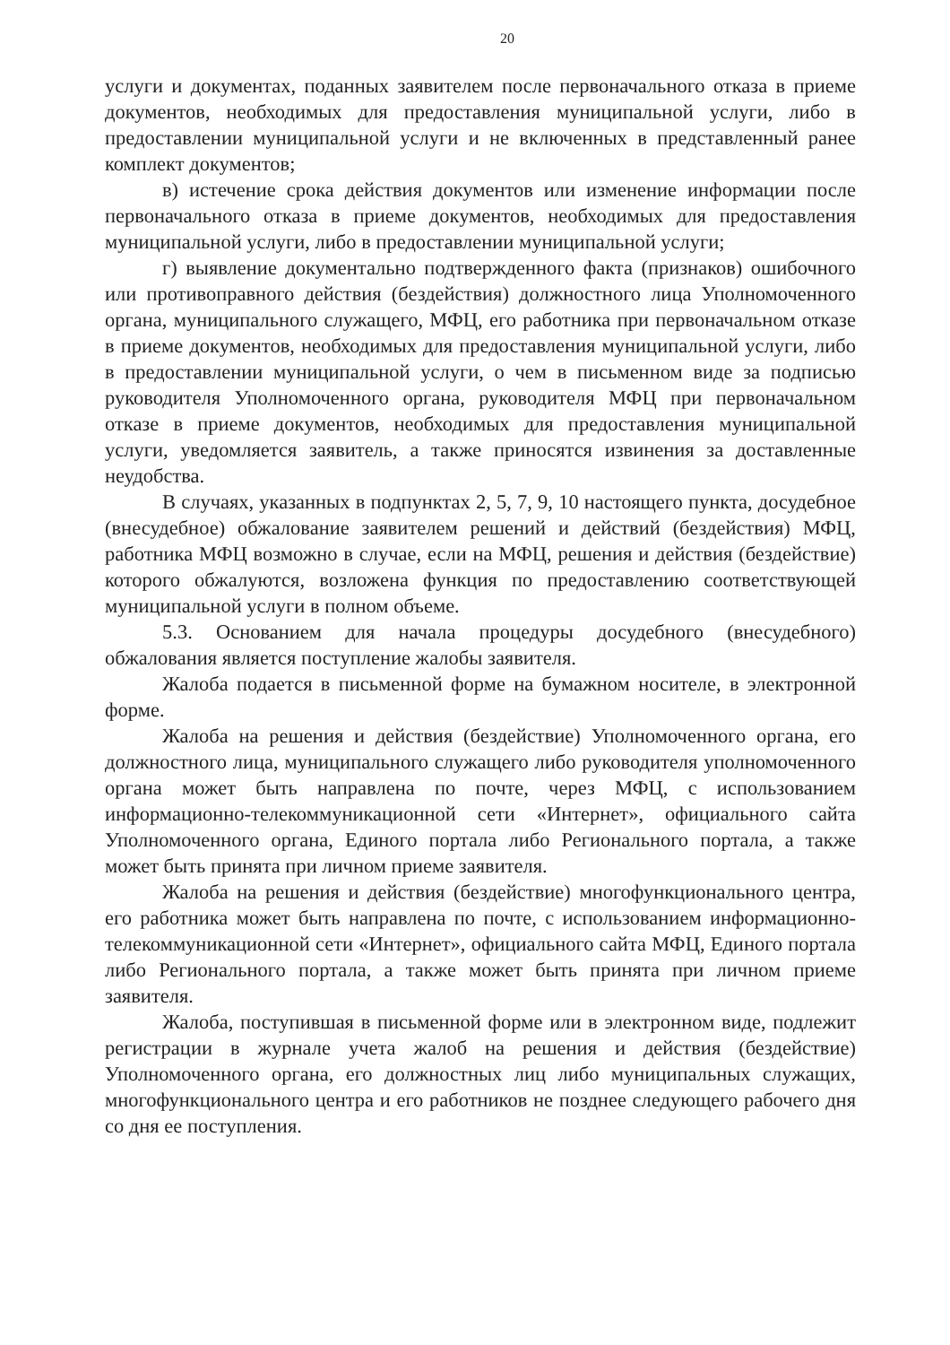20
услуги и документах, поданных заявителем после первоначального отказа в приеме документов, необходимых для предоставления муниципальной услуги, либо в предоставлении муниципальной услуги и не включенных в представленный ранее комплект документов;
в) истечение срока действия документов или изменение информации после первоначального отказа в приеме документов, необходимых для предоставления муниципальной услуги, либо в предоставлении муниципальной услуги;
г) выявление документально подтвержденного факта (признаков) ошибочного или противоправного действия (бездействия) должностного лица Уполномоченного органа, муниципального служащего, МФЦ, его работника при первоначальном отказе в приеме документов, необходимых для предоставления муниципальной услуги, либо в предоставлении муниципальной услуги, о чем в письменном виде за подписью руководителя Уполномоченного органа, руководителя МФЦ при первоначальном отказе в приеме документов, необходимых для предоставления муниципальной услуги, уведомляется заявитель, а также приносятся извинения за доставленные неудобства.
В случаях, указанных в подпунктах 2, 5, 7, 9, 10 настоящего пункта, досудебное (внесудебное) обжалование заявителем решений и действий (бездействия) МФЦ, работника МФЦ возможно в случае, если на МФЦ, решения и действия (бездействие) которого обжалуются, возложена функция по предоставлению соответствующей муниципальной услуги в полном объеме.
5.3. Основанием для начала процедуры досудебного (внесудебного) обжалования является поступление жалобы заявителя.
Жалоба подается в письменной форме на бумажном носителе, в электронной форме.
Жалоба на решения и действия (бездействие) Уполномоченного органа, его должностного лица, муниципального служащего либо руководителя уполномоченного органа может быть направлена по почте, через МФЦ, с использованием информационно-телекоммуникационной сети «Интернет», официального сайта Уполномоченного органа, Единого портала либо Регионального портала, а также может быть принята при личном приеме заявителя.
Жалоба на решения и действия (бездействие) многофункционального центра, его работника может быть направлена по почте, с использованием информационно-телекоммуникационной сети «Интернет», официального сайта МФЦ, Единого портала либо Регионального портала, а также может быть принята при личном приеме заявителя.
Жалоба, поступившая в письменной форме или в электронном виде, подлежит регистрации в журнале учета жалоб на решения и действия (бездействие) Уполномоченного органа, его должностных лиц либо муниципальных служащих, многофункционального центра и его работников не позднее следующего рабочего дня со дня ее поступления.